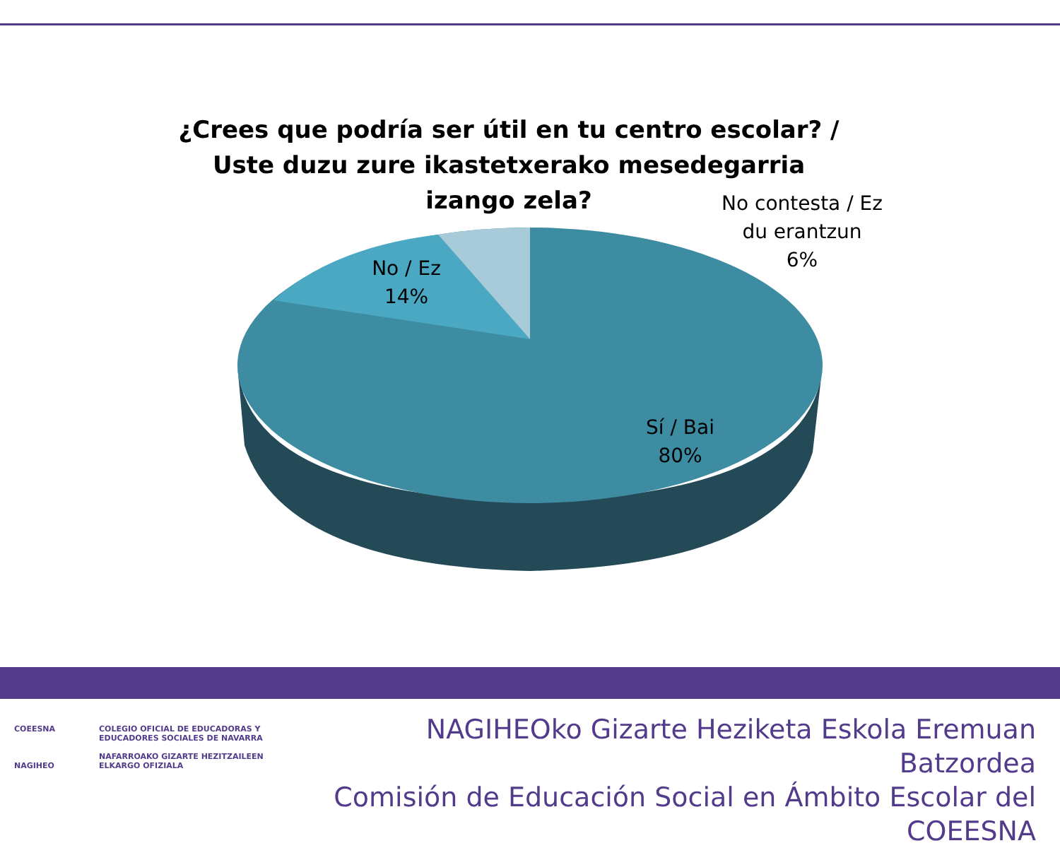¿Crees que podría ser útil en tu centro escolar? / Uste duzu zure ikastetxerako mesedegarria izango zela?
No / Ez
14%
No contesta / Ez du erantzun
6%
Sí / Bai
80%
COEESNA
NAGIHEO
COLEGIO OFICIAL DE EDUCADORAS Y
EDUCADORES SOCIALES DE NAVARRA
NAFARROAKO GIZARTE HEZITZAILEEN
ELKARGO OFIZIALA
NAGIHEOko Gizarte Heziketa Eskola Eremuan Batzordea
Comisión de Educación Social en Ámbito Escolar del COEESNA